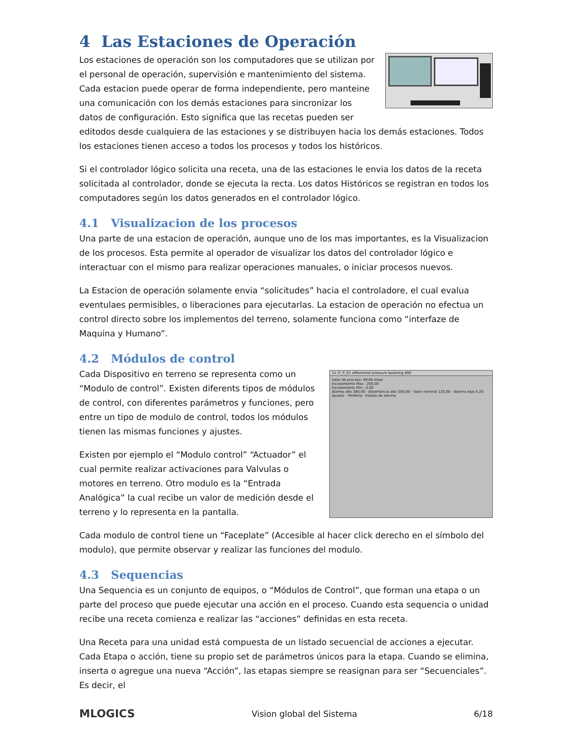4 Las Estaciones de Operación
Los estaciones de operación son los computadores que se utilizan por el personal de operación, supervisión e mantenimiento del sistema. Cada estacion puede operar de forma independiente, pero manteine una comunicación con los demás estaciones para sincronizar los datos de configuración. Esto significa que las recetas pueden ser editodos desde cualquiera de las estaciones y se distribuyen hacia los demás estaciones. Todos los estaciones tienen acceso a todos los procesos y todos los históricos.
Si el controlador lógico solicita una receta, una de las estaciones le envia los datos de la receta solicitada al controlador, donde se ejecuta la recta. Los datos Históricos se registran en todos los computadores según los datos generados en el controlador lógico.
4.1 Visualizacion de los procesos
Una parte de una estacion de operación, aunque uno de los mas importantes, es la Visualizacion de los procesos. Esta permite al operador de visualizar los datos del controlador lógico e interactuar con el mismo para realizar operaciones manuales, o iniciar procesos nuevos.
La Estacion de operación solamente envia “solicitudes” hacia el controladore, el cual evalua eventulaes permisibles, o liberaciones para ejecutarlas. La estacion de operación no efectua un control directo sobre los implementos del terreno, solamente funciona como “interfaze de Maquina y Humano”.
4.2 Módulos de control
11 LT_P_01 differential pressure lautering 800
Valor de proceso: 49.00 mbar
Escalamiento Max.: 200.00
Escalamiento Min.: 0.00
Alarma alto 380.00 · Advertencia alto 300.00 · Valor nominal 120.00 · Alarma bajo 0.20
Ajustes · Periferia · Estado de alarma
Cada Dispositivo en terreno se representa como un “Modulo de control”. Existen diferents tipos de módulos de control, con diferentes parámetros y funciones, pero entre un tipo de modulo de control, todos los módulos tienen las mismas funciones y ajustes.
Existen por ejemplo el “Modulo control” “Actuador” el cual permite realizar activaciones para Valvulas o motores en terreno. Otro modulo es la “Entrada Analógica” la cual recibe un valor de medición desde el terreno y lo representa en la pantalla.
Cada modulo de control tiene un “Faceplate” (Accesible al hacer click derecho en el símbolo del modulo), que permite observar y realizar las funciones del modulo.
4.3 Sequencias
Una Sequencia es un conjunto de equipos, o “Módulos de Control”, que forman una etapa o un parte del proceso que puede ejecutar una acción en el proceso. Cuando esta sequencia o unidad recibe una receta comienza e realizar las “acciones” definidas en esta receta.
Una Receta para una unidad está compuesta de un listado secuencial de acciones a ejecutar. Cada Etapa o acción, tiene su propio set de parámetros únicos para la etapa. Cuando se elimina, inserta o agregue una nueva “Acción”, las etapas siempre se reasignan para ser “Secuenciales”. Es decir, el
MLOGICS Vision global del Sistema 6/18